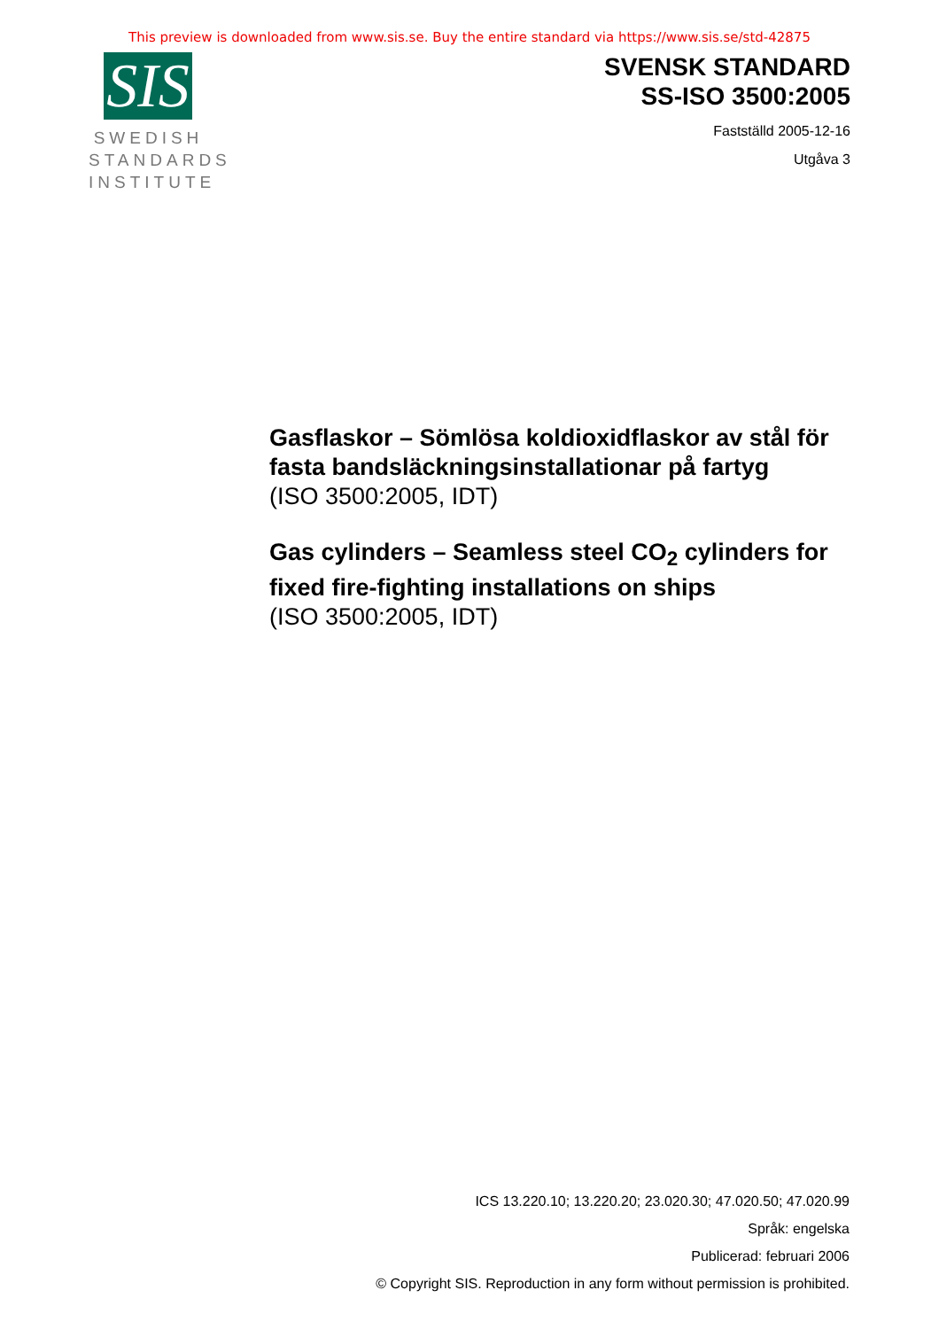This preview is downloaded from www.sis.se. Buy the entire standard via https://www.sis.se/std-42875
SIS
SWEDISH
STANDARDS
INSTITUTE
SVENSK STANDARD
SS-ISO 3500:2005
Fastställd 2005-12-16
Utgåva 3
Gasflaskor – Sömlösa koldioxidflaskor av stål för fasta bandsläckningsinstallationar på fartyg
(ISO 3500:2005, IDT)
Gas cylinders – Seamless steel CO<sub>2</sub> cylinders for fixed fire-fighting installations on ships
(ISO 3500:2005, IDT)
ICS 13.220.10; 13.220.20; 23.020.30; 47.020.50; 47.020.99
Språk: engelska
Publicerad: februari 2006
© Copyright SIS. Reproduction in any form without permission is prohibited.